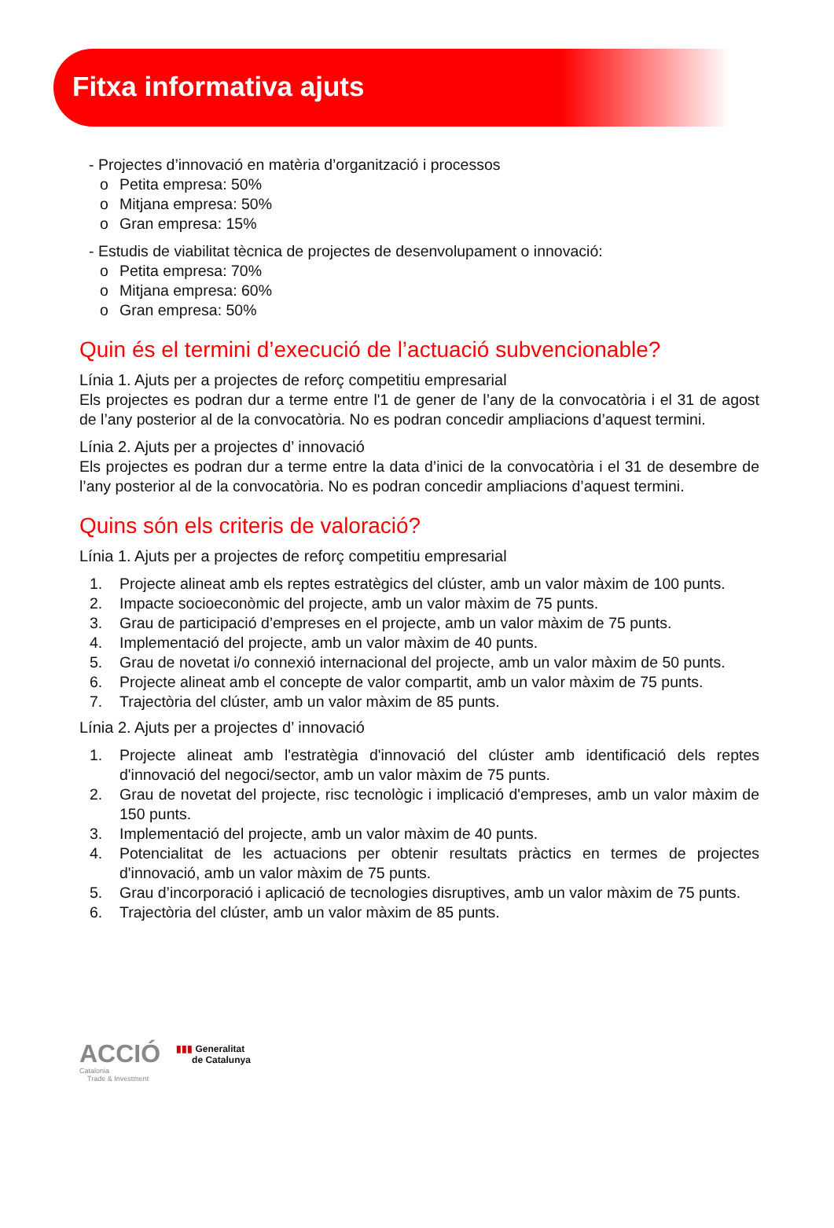Fitxa informativa ajuts
- Projectes d’innovació en matèria d’organització i processos
o Petita empresa: 50%
o Mitjana empresa: 50%
o Gran empresa: 15%
- Estudis de viabilitat tècnica de projectes de desenvolupament o innovació:
o Petita empresa: 70%
o Mitjana empresa: 60%
o Gran empresa: 50%
Quin és el termini d’execució de l’actuació subvencionable?
Línia 1. Ajuts per a projectes de reforç competitiu empresarial
Els projectes es podran dur a terme entre l'1 de gener de l’any de la convocatòria i el 31 de agost de l’any posterior al de la convocatòria. No es podran concedir ampliacions d’aquest termini.
Línia 2. Ajuts per a projectes d’ innovació
Els projectes es podran dur a terme entre la data d’inici de la convocatòria i el 31 de desembre de l’any posterior al de la convocatòria. No es podran concedir ampliacions d’aquest termini.
Quins són els criteris de valoració?
Línia 1. Ajuts per a projectes de reforç competitiu empresarial
1. Projecte alineat amb els reptes estratègics del clúster, amb un valor màxim de 100 punts.
2. Impacte socioeconòmic del projecte, amb un valor màxim de 75 punts.
3. Grau de participació d’empreses en el projecte, amb un valor màxim de 75 punts.
4. Implementació del projecte, amb un valor màxim de 40 punts.
5. Grau de novetat i/o connexió internacional del projecte, amb un valor màxim de 50 punts.
6. Projecte alineat amb el concepte de valor compartit, amb un valor màxim de 75 punts.
7. Trajectòria del clúster, amb un valor màxim de 85 punts.
Línia 2. Ajuts per a projectes d’ innovació
1. Projecte alineat amb l'estratègia d'innovació del clúster amb identificació dels reptes d'innovació del negoci/sector, amb un valor màxim de 75 punts.
2. Grau de novetat del projecte, risc tecnològic i implicació d'empreses, amb un valor màxim de 150 punts.
3. Implementació del projecte, amb un valor màxim de 40 punts.
4. Potencialitat de les actuacions per obtenir resultats pràctics en termes de projectes d'innovació, amb un valor màxim de 75 punts.
5. Grau d’incorporació i aplicació de tecnologies disruptives, amb un valor màxim de 75 punts.
6. Trajectòria del clúster, amb un valor màxim de 85 punts.
ACCIÓ
Catalonia
Trade & Investment
▮▮▮ Generalitat
de Catalunya